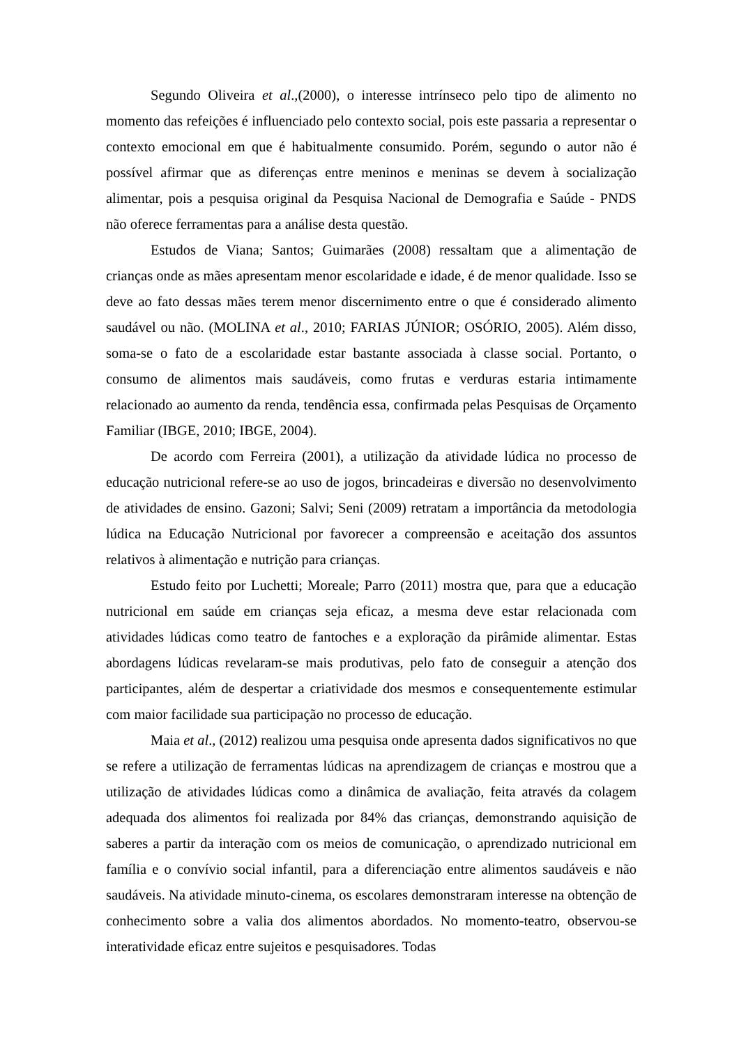Segundo Oliveira et al.,(2000), o interesse intrínseco pelo tipo de alimento no momento das refeições é influenciado pelo contexto social, pois este passaria a representar o contexto emocional em que é habitualmente consumido. Porém, segundo o autor não é possível afirmar que as diferenças entre meninos e meninas se devem à socialização alimentar, pois a pesquisa original da Pesquisa Nacional de Demografia e Saúde - PNDS não oferece ferramentas para a análise desta questão.
Estudos de Viana; Santos; Guimarães (2008) ressaltam que a alimentação de crianças onde as mães apresentam menor escolaridade e idade, é de menor qualidade. Isso se deve ao fato dessas mães terem menor discernimento entre o que é considerado alimento saudável ou não. (MOLINA et al., 2010; FARIAS JÚNIOR; OSÓRIO, 2005). Além disso, soma-se o fato de a escolaridade estar bastante associada à classe social. Portanto, o consumo de alimentos mais saudáveis, como frutas e verduras estaria intimamente relacionado ao aumento da renda, tendência essa, confirmada pelas Pesquisas de Orçamento Familiar (IBGE, 2010; IBGE, 2004).
De acordo com Ferreira (2001), a utilização da atividade lúdica no processo de educação nutricional refere-se ao uso de jogos, brincadeiras e diversão no desenvolvimento de atividades de ensino. Gazoni; Salvi; Seni (2009) retratam a importância da metodologia lúdica na Educação Nutricional por favorecer a compreensão e aceitação dos assuntos relativos à alimentação e nutrição para crianças.
Estudo feito por Luchetti; Moreale; Parro (2011) mostra que, para que a educação nutricional em saúde em crianças seja eficaz, a mesma deve estar relacionada com atividades lúdicas como teatro de fantoches e a exploração da pirâmide alimentar. Estas abordagens lúdicas revelaram-se mais produtivas, pelo fato de conseguir a atenção dos participantes, além de despertar a criatividade dos mesmos e consequentemente estimular com maior facilidade sua participação no processo de educação.
Maia et al., (2012) realizou uma pesquisa onde apresenta dados significativos no que se refere a utilização de ferramentas lúdicas na aprendizagem de crianças e mostrou que a utilização de atividades lúdicas como a dinâmica de avaliação, feita através da colagem adequada dos alimentos foi realizada por 84% das crianças, demonstrando aquisição de saberes a partir da interação com os meios de comunicação, o aprendizado nutricional em família e o convívio social infantil, para a diferenciação entre alimentos saudáveis e não saudáveis. Na atividade minuto-cinema, os escolares demonstraram interesse na obtenção de conhecimento sobre a valia dos alimentos abordados. No momento-teatro, observou-se interatividade eficaz entre sujeitos e pesquisadores. Todas